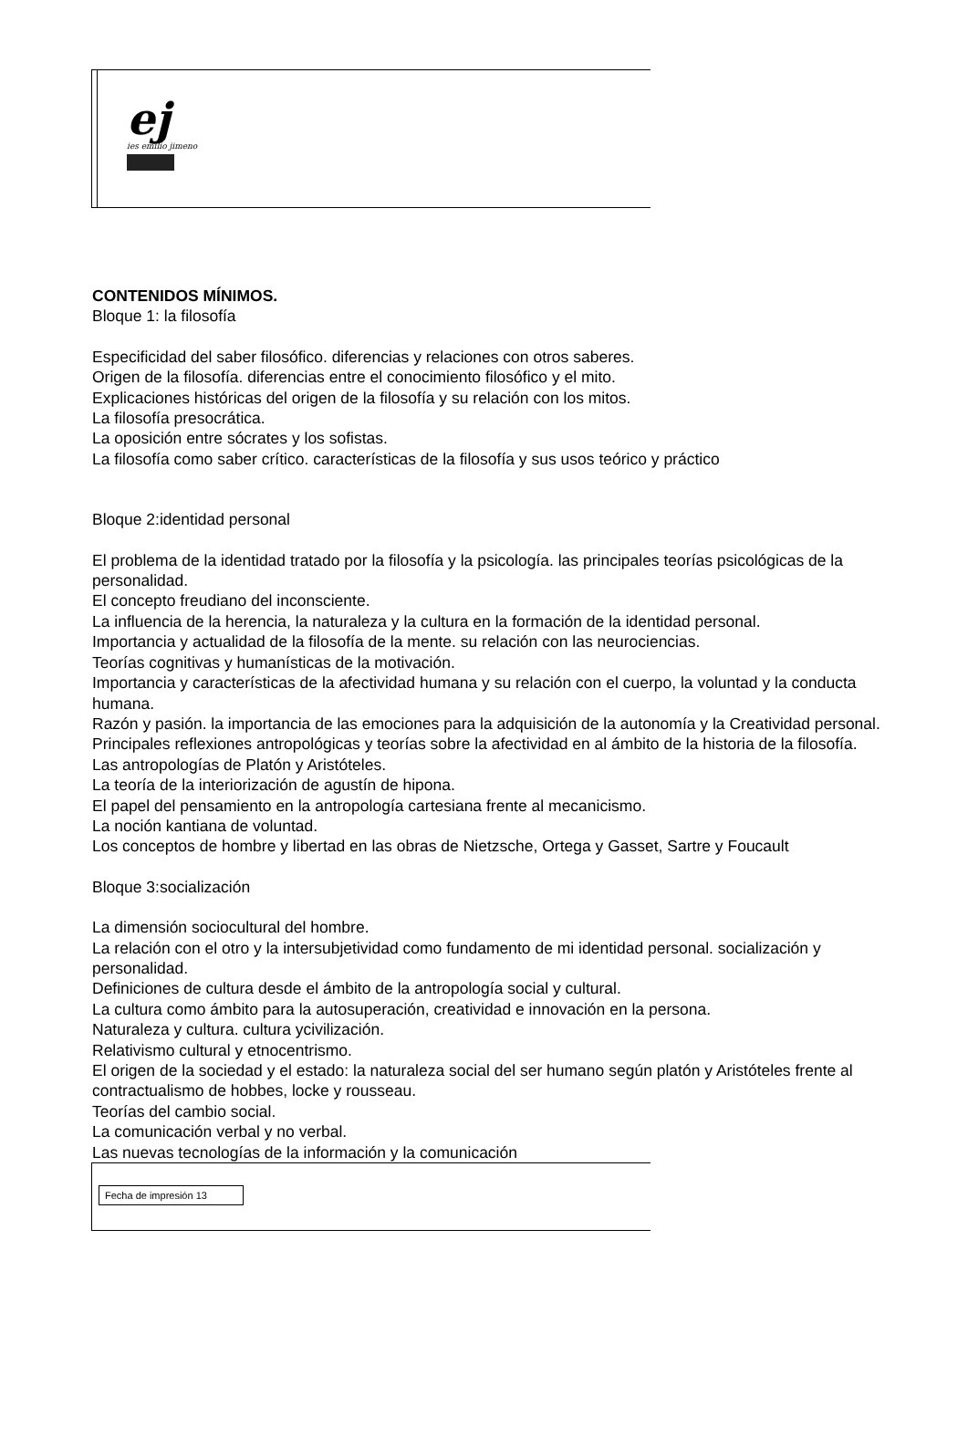ej
ies emilio jimeno
CONTENIDOS MÍNIMOS.
Bloque 1: la filosofía
Especificidad del saber filosófico. diferencias y relaciones con otros saberes.
Origen de la filosofía. diferencias entre el conocimiento filosófico y el mito.
Explicaciones históricas del origen de la filosofía y su relación con los mitos.
La filosofía presocrática.
La oposición entre sócrates y los sofistas.
La filosofía como saber crítico. características de la filosofía y sus usos teórico y práctico
Bloque 2:identidad personal
El problema de la identidad tratado por la filosofía y la psicología. las principales teorías psicológicas de la personalidad.
El concepto freudiano del inconsciente.
La influencia de la herencia, la naturaleza y la cultura en la formación de la identidad personal.
Importancia y actualidad de la filosofía de la mente. su relación con las neurociencias.
Teorías cognitivas y humanísticas de la motivación.
Importancia y características de la afectividad humana y su relación con el cuerpo, la voluntad y la conducta humana.
Razón y pasión. la importancia de las emociones para la adquisición de la autonomía y la Creatividad personal.
Principales reflexiones antropológicas y teorías sobre la afectividad en al ámbito de la historia de la filosofía.
Las antropologías de Platón y Aristóteles.
La teoría de la interiorización de agustín de hipona.
El papel del pensamiento en la antropología cartesiana frente al mecanicismo.
La noción kantiana de voluntad.
Los conceptos de hombre y libertad en las obras de Nietzsche, Ortega y Gasset, Sartre y Foucault
Bloque 3:socialización
La dimensión sociocultural del hombre.
La relación con el otro y la intersubjetividad como fundamento de mi identidad personal. socialización y personalidad.
Definiciones de cultura desde el ámbito de la antropología social y cultural.
La cultura como ámbito para la autosuperación, creatividad e innovación en la persona.
Naturaleza y cultura. cultura ycivilización.
Relativismo cultural y etnocentrismo.
El origen de la sociedad y el estado: la naturaleza social del ser humano según platón y Aristóteles frente al contractualismo de hobbes, locke y rousseau.
Teorías del cambio social.
La comunicación verbal y no verbal.
Las nuevas tecnologías de la información y la comunicación
Fecha de impresión 13